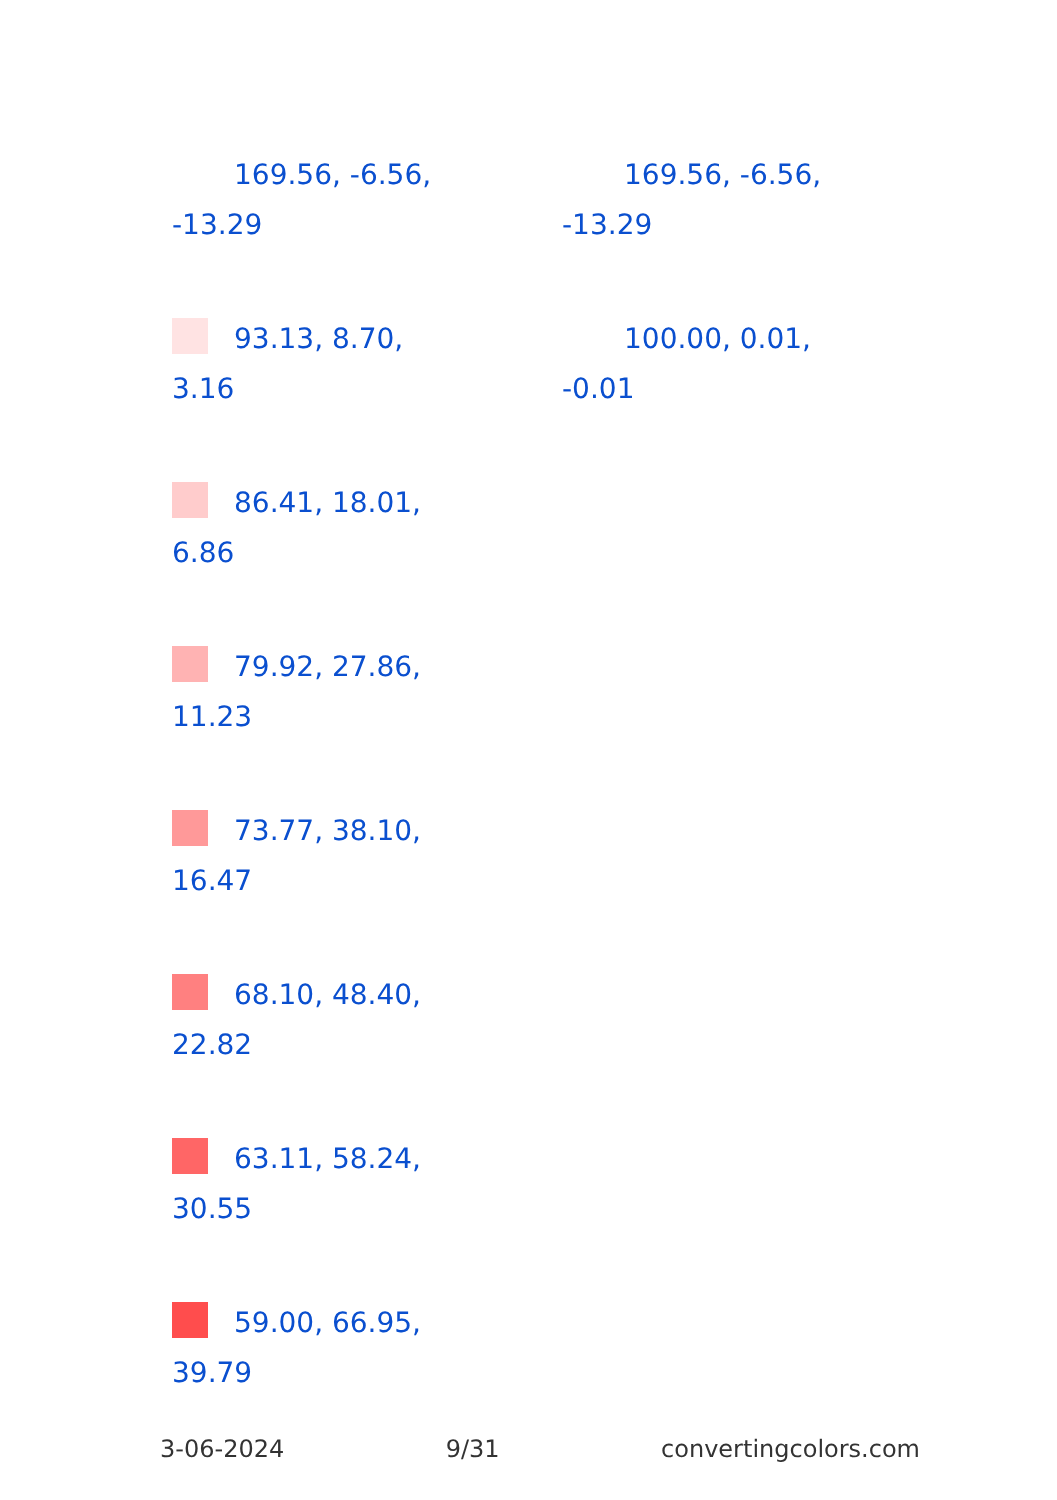169.56, -6.56, -13.29
93.13, 8.70, 3.16
86.41, 18.01, 6.86
79.92, 27.86, 11.23
73.77, 38.10, 16.47
68.10, 48.40, 22.82
63.11, 58.24, 30.55
59.00, 66.95, 39.79
169.56, -6.56, -13.29
100.00, 0.01, -0.01
3-06-2024 9/31 convertingcolors.com